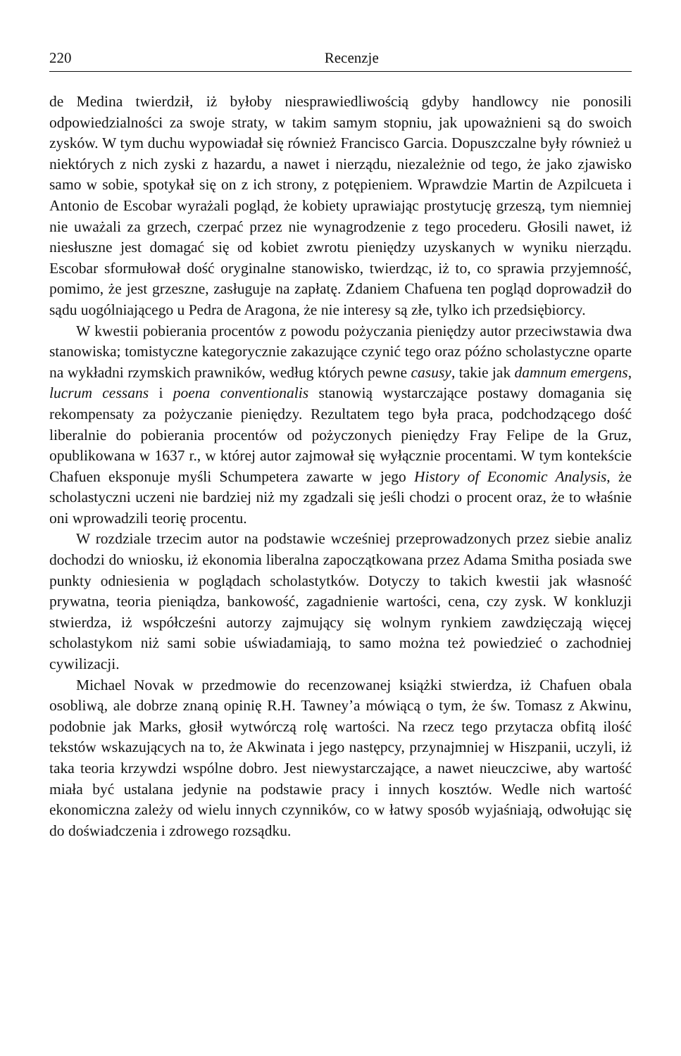220 Recenzje
de Medina twierdził, iż byłoby niesprawiedliwością gdyby handlowcy nie ponosili odpowiedzialności za swoje straty, w takim samym stopniu, jak upoważnieni są do swoich zysków. W tym duchu wypowiadał się również Francisco Garcia. Dopuszczalne były również u niektórych z nich zyski z hazardu, a nawet i nierządu, niezależnie od tego, że jako zjawisko samo w sobie, spotykał się on z ich strony, z potępieniem. Wprawdzie Martin de Azpilcueta i Antonio de Escobar wyrażali pogląd, że kobiety uprawiając prostytucję grzeszą, tym niemniej nie uważali za grzech, czerpać przez nie wynagrodzenie z tego procederu. Głosili nawet, iż niesłuszne jest domagać się od kobiet zwrotu pieniędzy uzyskanych w wyniku nierządu. Escobar sformułował dość oryginalne stanowisko, twierdząc, iż to, co sprawia przyjemność, pomimo, że jest grzeszne, zasługuje na zapłatę. Zdaniem Chafuena ten pogląd doprowadził do sądu uogólniającego u Pedra de Aragona, że nie interesy są złe, tylko ich przedsiębiorcy.
W kwestii pobierania procentów z powodu pożyczania pieniędzy autor przeciwstawia dwa stanowiska; tomistyczne kategorycznie zakazujące czynić tego oraz późno scholastyczne oparte na wykładni rzymskich prawników, według których pewne casusy, takie jak damnum emergens, lucrum cessans i poena conventionalis stanowią wystarczające postawy domagania się rekompensaty za pożyczanie pieniędzy. Rezultatem tego była praca, podchodzącego dość liberalnie do pobierania procentów od pożyczonych pieniędzy Fray Felipe de la Gruz, opublikowana w 1637 r., w której autor zajmował się wyłącznie procentami. W tym kontekście Chafuen eksponuje myśli Schumpetera zawarte w jego History of Economic Analysis, że scholastyczni uczeni nie bardziej niż my zgadzali się jeśli chodzi o procent oraz, że to właśnie oni wprowadzili teorię procentu.
W rozdziale trzecim autor na podstawie wcześniej przeprowadzonych przez siebie analiz dochodzi do wniosku, iż ekonomia liberalna zapoczątkowana przez Adama Smitha posiada swe punkty odniesienia w poglądach scholastytków. Dotyczy to takich kwestii jak własność prywatna, teoria pieniądza, bankowość, zagadnienie wartości, cena, czy zysk. W konkluzji stwierdza, iż współcześni autorzy zajmujący się wolnym rynkiem zawdzięczają więcej scholastykom niż sami sobie uświadamiają, to samo można też powiedzieć o zachodniej cywilizacji.
Michael Novak w przedmowie do recenzowanej książki stwierdza, iż Chafuen obala osobliwą, ale dobrze znaną opinię R.H. Tawney’a mówiącą o tym, że św. Tomasz z Akwinu, podobnie jak Marks, głosił wytwórczą rolę wartości. Na rzecz tego przytacza obfitą ilość tekstów wskazujących na to, że Akwinata i jego następcy, przynajmniej w Hiszpanii, uczyli, iż taka teoria krzywdzi wspólne dobro. Jest niewystarczające, a nawet nieuczciwe, aby wartość miała być ustalana jedynie na podstawie pracy i innych kosztów. Wedle nich wartość ekonomiczna zależy od wielu innych czynników, co w łatwy sposób wyjaśniają, odwołując się do doświadczenia i zdrowego rozsądku.